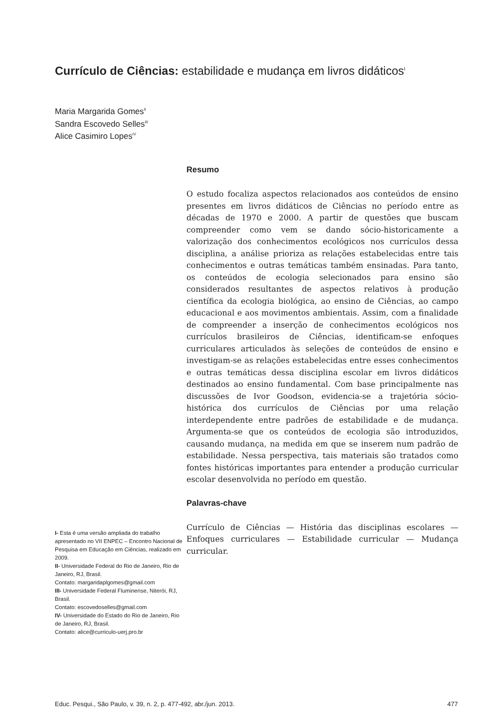Currículo de Ciências: estabilidade e mudança em livros didáticos<sup>I</sup>
Maria Margarida Gomes<sup>II</sup>
Sandra Escovedo Selles<sup>III</sup>
Alice Casimiro Lopes<sup>IV</sup>
Resumo
O estudo focaliza aspectos relacionados aos conteúdos de ensino presentes em livros didáticos de Ciências no período entre as décadas de 1970 e 2000. A partir de questões que buscam compreender como vem se dando sócio-historicamente a valorização dos conhecimentos ecológicos nos currículos dessa disciplina, a análise prioriza as relações estabelecidas entre tais conhecimentos e outras temáticas também ensinadas. Para tanto, os conteúdos de ecologia selecionados para ensino são considerados resultantes de aspectos relativos à produção científica da ecologia biológica, ao ensino de Ciências, ao campo educacional e aos movimentos ambientais. Assim, com a finalidade de compreender a inserção de conhecimentos ecológicos nos currículos brasileiros de Ciências, identificam-se enfoques curriculares articulados às seleções de conteúdos de ensino e investigam-se as relações estabelecidas entre esses conhecimentos e outras temáticas dessa disciplina escolar em livros didáticos destinados ao ensino fundamental. Com base principalmente nas discussões de Ivor Goodson, evidencia-se a trajetória sócio-histórica dos currículos de Ciências por uma relação interdependente entre padrões de estabilidade e de mudança. Argumenta-se que os conteúdos de ecologia são introduzidos, causando mudança, na medida em que se inserem num padrão de estabilidade. Nessa perspectiva, tais materiais são tratados como fontes históricas importantes para entender a produção curricular escolar desenvolvida no período em questão.
Palavras-chave
Currículo de Ciências — História das disciplinas escolares — Enfoques curriculares — Estabilidade curricular — Mudança curricular.
I- Esta é uma versão ampliada do trabalho apresentado no VII ENPEC – Encontro Nacional de Pesquisa em Educação em Ciências, realizado em 2009.
II- Universidade Federal do Rio de Janeiro, Rio de Janeiro, RJ, Brasil.
Contato: margaridaplgomes@gmail.com
III- Universidade Federal Fluminense, Niterói, RJ, Brasil.
Contato: escovedoselles@gmail.com
IV- Universidade do Estado do Rio de Janeiro, Rio de Janeiro, RJ, Brasil.
Contato: alice@curriculo-uerj.pro.br
Educ. Pesqui., São Paulo, v. 39, n. 2, p. 477-492, abr./jun. 2013. 477